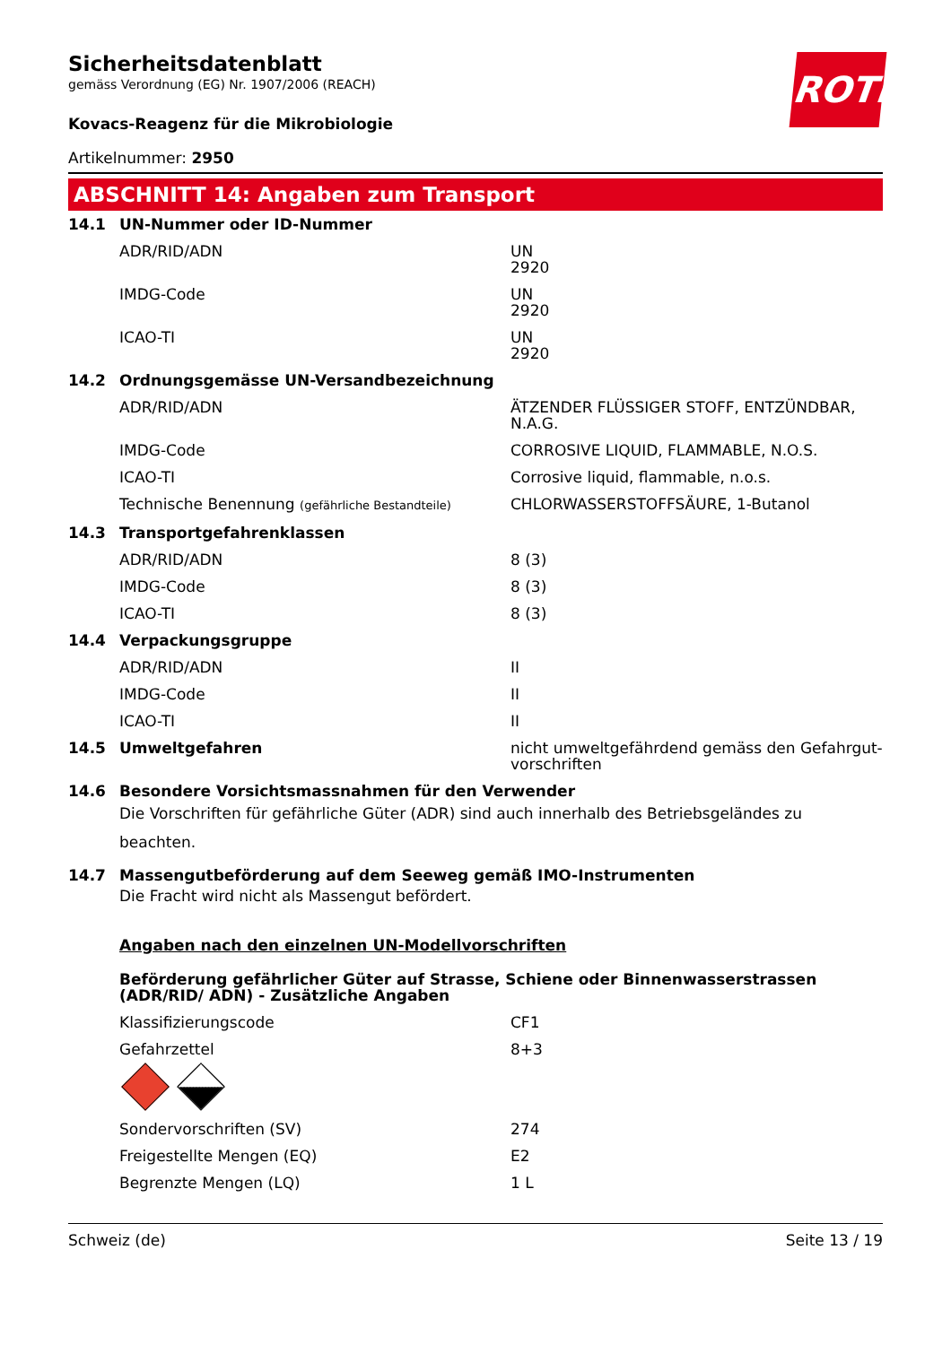ROTH
Sicherheitsdatenblatt
gemäss Verordnung (EG) Nr. 1907/2006 (REACH)
Kovacs-Reagenz für die Mikrobiologie
Artikelnummer: 2950
ABSCHNITT 14: Angaben zum Transport
| 14.1 | UN-Nummer oder ID-Nummer | |
| | ADR/RID/ADN | UN 2920 |
| | IMDG-Code | UN 2920 |
| | ICAO-TI | UN 2920 |
| 14.2 | Ordnungsgemässe UN-Versandbezeichnung | |
| | ADR/RID/ADN | ÄTZENDER FLÜSSIGER STOFF, ENTZÜNDBAR, N.A.G. |
| | IMDG-Code | CORROSIVE LIQUID, FLAMMABLE, N.O.S. |
| | ICAO-TI | Corrosive liquid, flammable, n.o.s. |
| | Technische Benennung (gefährliche Bestandteile) | CHLORWASSERSTOFFSÄURE, 1-Butanol |
| 14.3 | Transportgefahrenklassen | |
| | ADR/RID/ADN | 8 (3) |
| | IMDG-Code | 8 (3) |
| | ICAO-TI | 8 (3) |
| 14.4 | Verpackungsgruppe | |
| | ADR/RID/ADN | II |
| | IMDG-Code | II |
| | ICAO-TI | II |
| 14.5 | Umweltgefahren | nicht umweltgefährdend gemäss den Gefahrgut-vorschriften |
| 14.6 | Besondere Vorsichtsmassnahmen für den Verwender Die Vorschriften für gefährliche Güter (ADR) sind auch innerhalb des Betriebsgeländes zu beachten. | |
| 14.7 | Massengutbeförderung auf dem Seeweg gemäß IMO-Instrumenten Die Fracht wird nicht als Massengut befördert. | |
| | Angaben nach den einzelnen UN-Modellvorschriften | |
| | Beförderung gefährlicher Güter auf Strasse, Schiene oder Binnenwasserstrassen (ADR/RID/ ADN) - Zusätzliche Angaben | |
| | Klassifizierungscode | CF1 |
| | Gefahrzettel | 8+3 |
| | Sondervorschriften (SV) | 274 |
| | Freigestellte Mengen (EQ) | E2 |
| | Begrenzte Mengen (LQ) | 1 L |
Schweiz (de) Seite 13 / 19